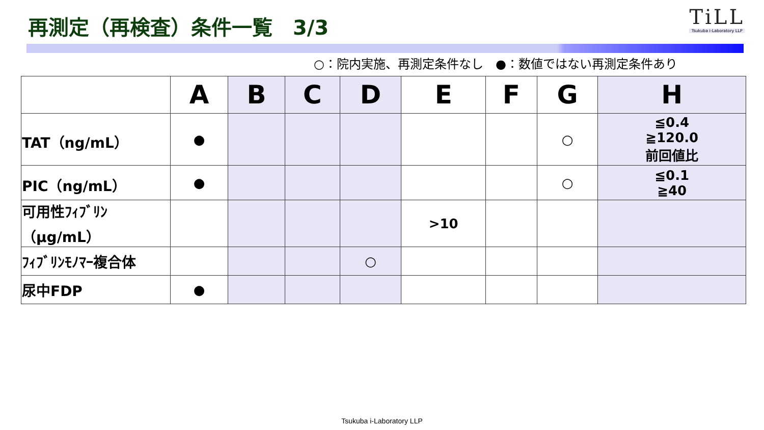再測定（再検査）条件一覧　3/3
TiLL
Tsukuba i-Laboratory LLP
○：院内実施、再測定条件なし　●：数値ではない再測定条件あり
| | A | B | C | D | E | F | G | H |
| --- | --- | --- | --- | --- | --- | --- | --- | --- |
| TAT（ng/mL） | ● | | | | | | ○ | ≦0.4 ≧120.0 前回値比 |
| PIC（ng/mL） | ● | | | | | | ○ | ≦0.1 ≧40 |
| 可用性ﾌｨﾌﾞﾘﾝ （μg/mL） | | | | | >10 | | | |
| ﾌｨﾌﾞﾘﾝﾓﾉﾏｰ複合体 | | | | ○ | | | | |
| 尿中FDP | ● | | | | | | | |
Tsukuba i-Laboratory LLP